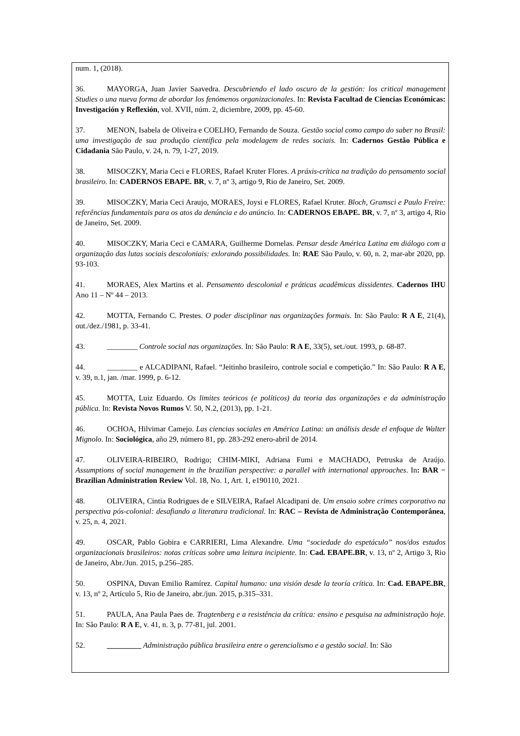num. 1, (2018).
36. MAYORGA, Juan Javier Saavedra. Descubriendo el lado oscuro de la gestión: los critical management Studies o una nueva forma de abordar los fenómenos organizacionales. In: Revista Facultad de Ciencias Económicas: Investigación y Reflexión, vol. XVII, núm. 2, diciembre, 2009, pp. 45-60.
37. MENON, Isabela de Oliveira e COELHO, Fernando de Souza. Gestão social como campo do saber no Brasil: uma investigação de sua produção científica pela modelagem de redes sociais. In: Cadernos Gestão Pública e Cidadania São Paulo, v. 24, n. 79, 1-27, 2019.
38. MISOCZKY, Maria Ceci e FLORES, Rafael Kruter Flores. A práxis-crítica na tradição do pensamento social brasileiro. In: CADERNOS EBAPE. BR, v. 7, nº 3, artigo 9, Rio de Janeiro, Set. 2009.
39. MISOCZKY, Maria Ceci Araujo, MORAES, Joysi e FLORES, Rafael Kruter. Bloch, Gramsci e Paulo Freire: referências fundamentais para os atos da denúncia e do anúncio. In: CADERNOS EBAPE. BR, v. 7, nº 3, artigo 4, Rio de Janeiro, Set. 2009.
40. MISOCZKY, Maria Ceci e CAMARA, Guilherme Dornelas. Pensar desde América Latina em diálogo com a organização das lutas sociais descoloniais: exlorando possibilidades. In: RAE São Paulo, v. 60, n. 2, mar-abr 2020, pp. 93-103.
41. MORAES, Alex Martins et al. Pensamento descolonial e práticas acadêmicas dissidentes. Cadernos IHU Ano 11 – Nº 44 – 2013.
42. MOTTA, Fernando C. Prestes. O poder disciplinar nas organizações formais. In: São Paulo: R A E, 21(4), out./dez./1981, p. 33-41.
43. ________ Controle social nas organizações. In: São Paulo: R A E, 33(5), set./out. 1993, p. 68-87.
44. ________ e ALCADIPANI, Rafael. “Jeitinho brasileiro, controle social e competição.” In: São Paulo: R A E, v. 39, n.1, jan. /mar. 1999, p. 6-12.
45. MOTTA, Luiz Eduardo. Os limites teóricos (e políticos) da teoria das organizações e da administração pública. In: Revista Novos Rumos V. 50, N.2, (2013), pp. 1-21.
46. OCHOA, Hilvimar Camejo. Las ciencias sociales en América Latina: un análisis desde el enfoque de Walter Mignolo. In: Sociológica, año 29, número 81, pp. 283-292 enero-abril de 2014.
47. OLIVEIRA-RIBEIRO, Rodrigo; CHIM-MIKI, Adriana Fumi e MACHADO, Petruska de Araújo. Assumptions of social management in the brazilian perspective: a parallel with international approaches. In: BAR − Brazilian Administration Review Vol. 18, No. 1, Art. 1, e190110, 2021.
48. OLIVEIRA, Cintia Rodrigues de e SILVEIRA, Rafael Alcadipani de. Um ensaio sobre crimes corporativo na perspectiva pós-colonial: desafiando a literatura tradicional. In: RAC – Revista de Administração Contemporânea, v. 25, n. 4, 2021.
49. OSCAR, Pablo Gobira e CARRIERI, Lima Alexandre. Uma “sociedade do espetáculo” nos/dos estudos organizacionais brasileiros: notas críticas sobre uma leitura incipiente. In: Cad. EBAPE.BR, v. 13, nº 2, Artigo 3, Rio de Janeiro, Abr./Jun. 2015, p.256–285.
50. OSPINA, Duvan Emilio Ramírez. Capital humano: una visión desde la teoría crítica. In: Cad. EBAPE.BR, v. 13, nº 2, Artículo 5, Rio de Janeiro, abr./jun. 2015, p.315–331.
51. PAULA, Ana Paula Paes de. Tragtenberg e a resistência da crítica: ensino e pesquisa na administração hoje. In: São Paulo: R A E, v. 41, n. 3, p. 77-81, jul. 2001.
52. _________ Administração pública brasileira entre o gerencialismo e a gestão social. In: São